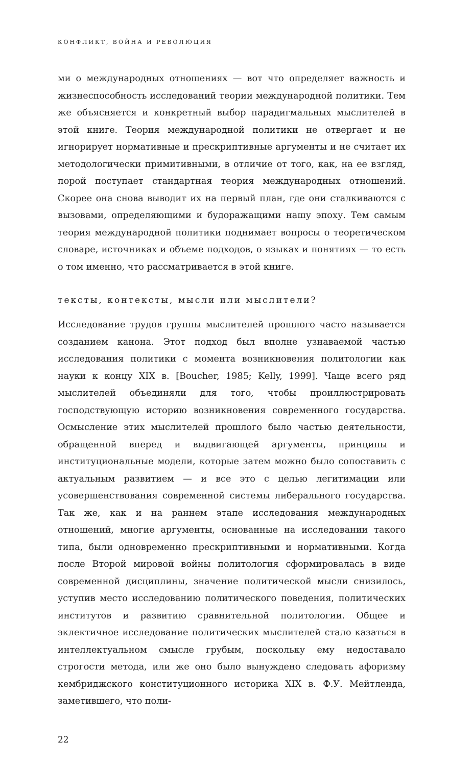КОНФЛИКТ, ВОЙНА И РЕВОЛЮЦИЯ
ми о международных отношениях — вот что определяет важность и жизнеспособность исследований теории международной политики. Тем же объясняется и конкретный выбор парадигмальных мыслителей в этой книге. Теория международной политики не отвергает и не игнорирует нормативные и прескриптивные аргументы и не считает их методологически примитивными, в отличие от того, как, на ее взгляд, порой поступает стандартная теория международных отношений. Скорее она снова выводит их на первый план, где они сталкиваются с вызовами, определяющими и будоражащими нашу эпоху. Тем самым теория международной политики поднимает вопросы о теоретическом словаре, источниках и объеме подходов, о языках и понятиях — то есть о том именно, что рассматривается в этой книге.
тексты, контексты, мысли или мыслители?
Исследование трудов группы мыслителей прошлого часто называется созданием канона. Этот подход был вполне узнаваемой частью исследования политики с момента возникновения политологии как науки к концу XIX в. [Boucher, 1985; Kelly, 1999]. Чаще всего ряд мыслителей объединяли для того, чтобы проиллюстрировать господствующую историю возникновения современного государства. Осмысление этих мыслителей прошлого было частью деятельности, обращенной вперед и выдвигающей аргументы, принципы и институциональные модели, которые затем можно было сопоставить с актуальным развитием — и все это с целью легитимации или усовершенствования современной системы либерального государства. Так же, как и на раннем этапе исследования международных отношений, многие аргументы, основанные на исследовании такого типа, были одновременно прескриптивными и нормативными. Когда после Второй мировой войны политология сформировалась в виде современной дисциплины, значение политической мысли снизилось, уступив место исследованию политического поведения, политических институтов и развитию сравнительной политологии. Общее и эклектичное исследование политических мыслителей стало казаться в интеллектуальном смысле грубым, поскольку ему недоставало строгости метода, или же оно было вынуждено следовать афоризму кембриджского конституционного историка XIX в. Ф.У. Мейтленда, заметившего, что поли-
22